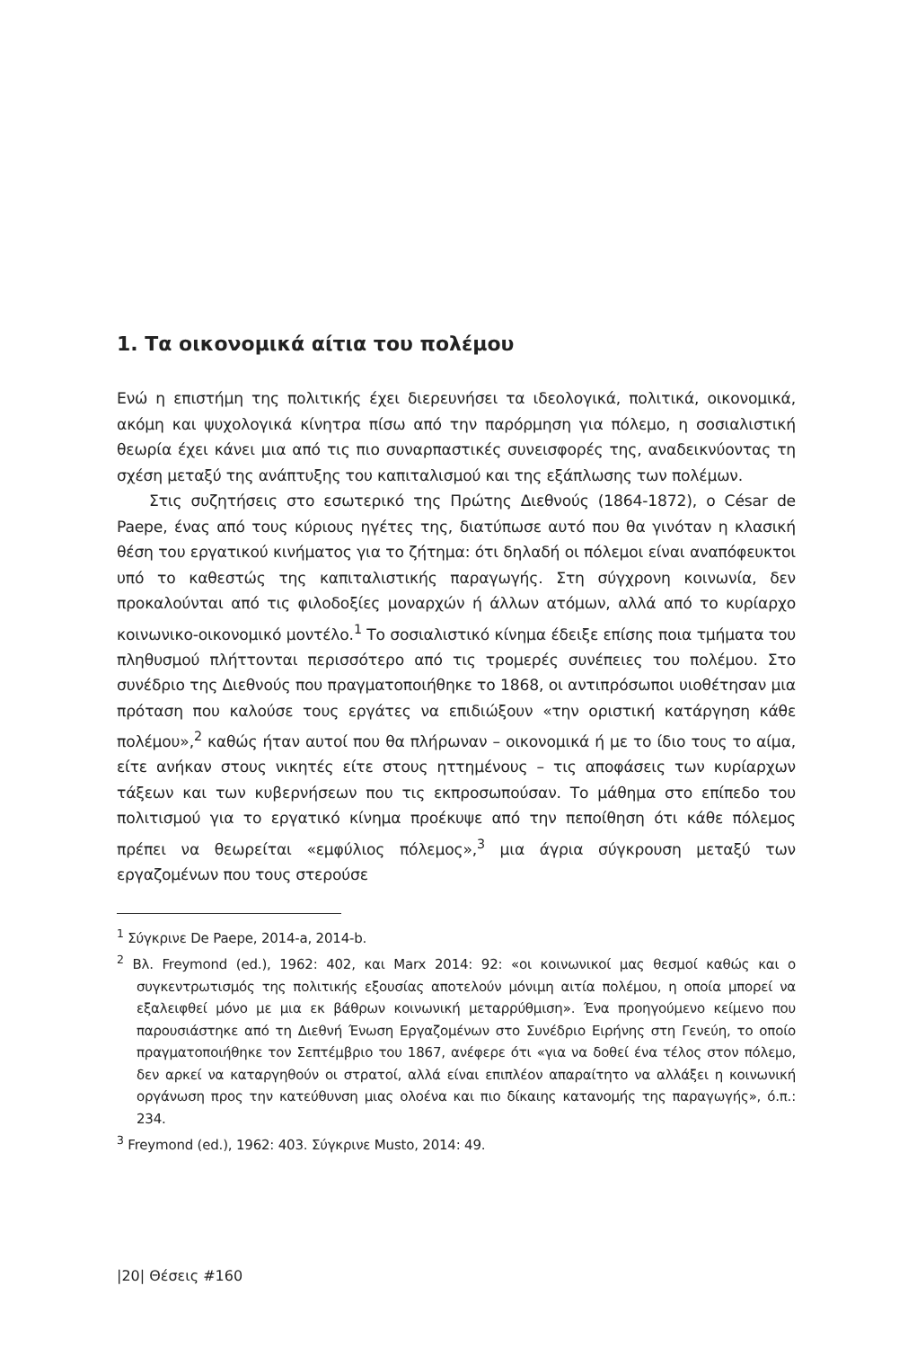1. Τα οικονομικά αίτια του πολέμου
Ενώ η επιστήμη της πολιτικής έχει διερευνήσει τα ιδεολογικά, πολιτικά, οικονομικά, ακόμη και ψυχολογικά κίνητρα πίσω από την παρόρμηση για πόλεμο, η σοσιαλιστική θεωρία έχει κάνει μια από τις πιο συναρπαστικές συνεισφορές της, αναδεικνύοντας τη σχέση μεταξύ της ανάπτυξης του καπιταλισμού και της εξάπλωσης των πολέμων.
Στις συζητήσεις στο εσωτερικό της Πρώτης Διεθνούς (1864-1872), ο César de Paepe, ένας από τους κύριους ηγέτες της, διατύπωσε αυτό που θα γινόταν η κλασική θέση του εργατικού κινήματος για το ζήτημα: ότι δηλαδή οι πόλεμοι είναι αναπόφευκτοι υπό το καθεστώς της καπιταλιστικής παραγωγής. Στη σύγχρονη κοινωνία, δεν προκαλούνται από τις φιλοδοξίες μοναρχών ή άλλων ατόμων, αλλά από το κυρίαρχο κοινωνικο-οικονομικό μοντέλο.<sup>1</sup> Το σοσιαλιστικό κίνημα έδειξε επίσης ποια τμήματα του πληθυσμού πλήττονται περισσότερο από τις τρομερές συνέπειες του πολέμου. Στο συνέδριο της Διεθνούς που πραγματοποιήθηκε το 1868, οι αντιπρόσωποι υιοθέτησαν μια πρόταση που καλούσε τους εργάτες να επιδιώξουν «την οριστική κατάργηση κάθε πολέμου»,<sup>2</sup> καθώς ήταν αυτοί που θα πλήρωναν – οικονομικά ή με το ίδιο τους το αίμα, είτε ανήκαν στους νικητές είτε στους ηττημένους – τις αποφάσεις των κυρίαρχων τάξεων και των κυβερνήσεων που τις εκπροσωπούσαν. Το μάθημα στο επίπεδο του πολιτισμού για το εργατικό κίνημα προέκυψε από την πεποίθηση ότι κάθε πόλεμος πρέπει να θεωρείται «εμφύλιος πόλεμος»,<sup>3</sup> μια άγρια σύγκρουση μεταξύ των εργαζομένων που τους στερούσε
<sup>1</sup> Σύγκρινε De Paepe, 2014-a, 2014-b.
<sup>2</sup> Βλ. Freymond (ed.), 1962: 402, και Marx 2014: 92: «οι κοινωνικοί μας θεσμοί καθώς και ο συγκεντρωτισμός της πολιτικής εξουσίας αποτελούν μόνιμη αιτία πολέμου, η οποία μπορεί να εξαλειφθεί μόνο με μια εκ βάθρων κοινωνική μεταρρύθμιση». Ένα προηγούμενο κείμενο που παρουσιάστηκε από τη Διεθνή Ένωση Εργαζομένων στο Συνέδριο Ειρήνης στη Γενεύη, το οποίο πραγματοποιήθηκε τον Σεπτέμβριο του 1867, ανέφερε ότι «για να δοθεί ένα τέλος στον πόλεμο, δεν αρκεί να καταργηθούν οι στρατοί, αλλά είναι επιπλέον απαραίτητο να αλλάξει η κοινωνική οργάνωση προς την κατεύθυνση μιας ολοένα και πιο δίκαιης κατανομής της παραγωγής», ό.π.: 234.
<sup>3</sup> Freymond (ed.), 1962: 403. Σύγκρινε Musto, 2014: 49.
|20| Θέσεις #160